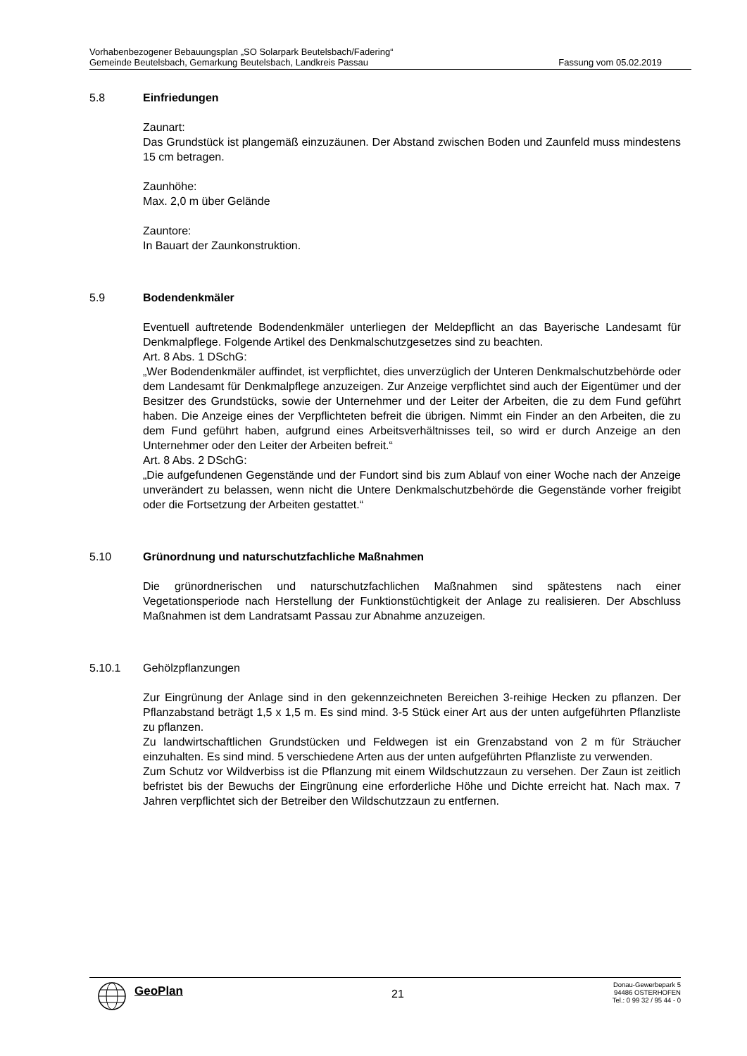Vorhabenbezogener Bebauungsplan „SO Solarpark Beutelsbach/Fadering“
Gemeinde Beutelsbach, Gemarkung Beutelsbach, Landkreis Passau Fassung vom 05.02.2019
5.8 Einfriedungen
Zaunart:
Das Grundstück ist plangemäß einzuzäunen. Der Abstand zwischen Boden und Zaunfeld muss mindestens 15 cm betragen.
Zaunhöhe:
Max. 2,0 m über Gelände
Zauntore:
In Bauart der Zaunkonstruktion.
5.9 Bodendenkmäler
Eventuell auftretende Bodendenkmäler unterliegen der Meldepflicht an das Bayerische Landesamt für Denkmalpflege. Folgende Artikel des Denkmalschutzgesetzes sind zu beachten.
Art. 8 Abs. 1 DSchG:
„Wer Bodendenkmäler auffindet, ist verpflichtet, dies unverzüglich der Unteren Denkmalschutzbehörde oder dem Landesamt für Denkmalpflege anzuzeigen. Zur Anzeige verpflichtet sind auch der Eigentümer und der Besitzer des Grundstücks, sowie der Unternehmer und der Leiter der Arbeiten, die zu dem Fund geführt haben. Die Anzeige eines der Verpflichteten befreit die übrigen. Nimmt ein Finder an den Arbeiten, die zu dem Fund geführt haben, aufgrund eines Arbeitsverhältnisses teil, so wird er durch Anzeige an den Unternehmer oder den Leiter der Arbeiten befreit.“
Art. 8 Abs. 2 DSchG:
„Die aufgefundenen Gegenstände und der Fundort sind bis zum Ablauf von einer Woche nach der Anzeige unverändert zu belassen, wenn nicht die Untere Denkmalschutzbehörde die Gegenstände vorher freigibt oder die Fortsetzung der Arbeiten gestattet.“
5.10 Grünordnung und naturschutzfachliche Maßnahmen
Die grünordnerischen und naturschutzfachlichen Maßnahmen sind spätestens nach einer Vegetationsperiode nach Herstellung der Funktionstüchtigkeit der Anlage zu realisieren. Der Abschluss Maßnahmen ist dem Landratsamt Passau zur Abnahme anzuzeigen.
5.10.1 Gehölzpflanzungen
Zur Eingrünung der Anlage sind in den gekennzeichneten Bereichen 3-reihige Hecken zu pflanzen. Der Pflanzabstand beträgt 1,5 x 1,5 m. Es sind mind. 3-5 Stück einer Art aus der unten aufgeführten Pflanzliste zu pflanzen.
Zu landwirtschaftlichen Grundstücken und Feldwegen ist ein Grenzabstand von 2 m für Sträucher einzuhalten. Es sind mind. 5 verschiedene Arten aus der unten aufgeführten Pflanzliste zu verwenden.
Zum Schutz vor Wildverbiss ist die Pflanzung mit einem Wildschutzzaun zu versehen. Der Zaun ist zeitlich befristet bis der Bewuchs der Eingrünung eine erforderliche Höhe und Dichte erreicht hat. Nach max. 7 Jahren verpflichtet sich der Betreiber den Wildschutzzaun zu entfernen.
GeoPlan
21
Donau-Gewerbepark 5
94486 OSTERHOFEN
Tel.: 0 99 32 / 95 44 - 0